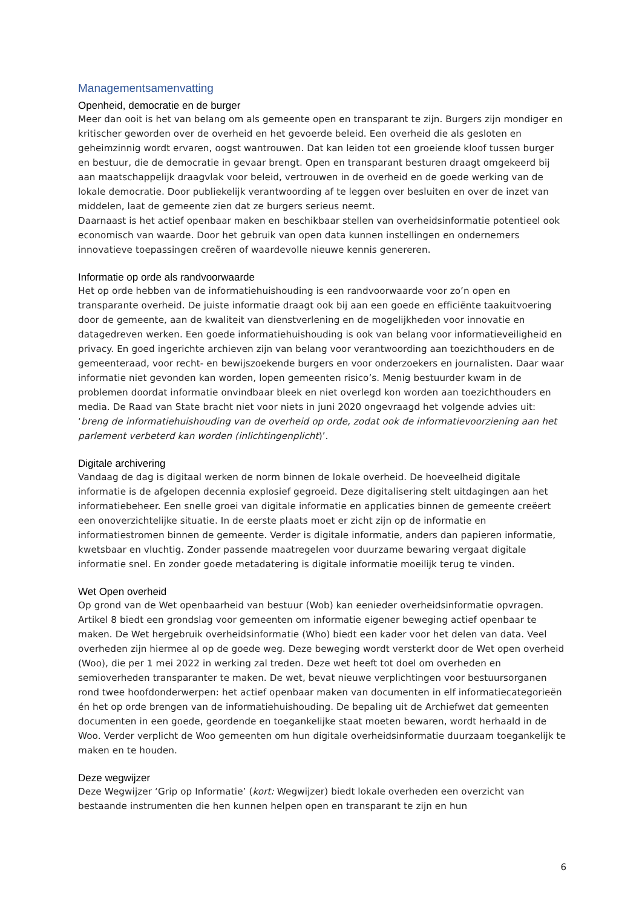Managementsamenvatting
Openheid, democratie en de burger
Meer dan ooit is het van belang om als gemeente open en transparant te zijn. Burgers zijn mondiger en kritischer geworden over de overheid en het gevoerde beleid. Een overheid die als gesloten en geheimzinnig wordt ervaren, oogst wantrouwen. Dat kan leiden tot een groeiende kloof tussen burger en bestuur, die de democratie in gevaar brengt. Open en transparant besturen draagt omgekeerd bij aan maatschappelijk draagvlak voor beleid, vertrouwen in de overheid en de goede werking van de lokale democratie. Door publiekelijk verantwoording af te leggen over besluiten en over de inzet van middelen, laat de gemeente zien dat ze burgers serieus neemt.
Daarnaast is het actief openbaar maken en beschikbaar stellen van overheidsinformatie potentieel ook economisch van waarde. Door het gebruik van open data kunnen instellingen en ondernemers innovatieve toepassingen creëren of waardevolle nieuwe kennis genereren.
Informatie op orde als randvoorwaarde
Het op orde hebben van de informatiehuishouding is een randvoorwaarde voor zo’n open en transparante overheid. De juiste informatie draagt ook bij aan een goede en efficiënte taakuitvoering door de gemeente, aan de kwaliteit van dienstverlening en de mogelijkheden voor innovatie en datagedreven werken. Een goede informatiehuishouding is ook van belang voor informatieveiligheid en privacy. En goed ingerichte archieven zijn van belang voor verantwoording aan toezichthouders en de gemeenteraad, voor recht- en bewijszoekende burgers en voor onderzoekers en journalisten. Daar waar informatie niet gevonden kan worden, lopen gemeenten risico’s. Menig bestuurder kwam in de problemen doordat informatie onvindbaar bleek en niet overlegd kon worden aan toezichthouders en media. De Raad van State bracht niet voor niets in juni 2020 ongevraagd het volgende advies uit: ‘breng de informatiehuishouding van de overheid op orde, zodat ook de informatievoorziening aan het parlement verbeterd kan worden (inlichtingenplicht)’.
Digitale archivering
Vandaag de dag is digitaal werken de norm binnen de lokale overheid. De hoeveelheid digitale informatie is de afgelopen decennia explosief gegroeid. Deze digitalisering stelt uitdagingen aan het informatiebeheer. Een snelle groei van digitale informatie en applicaties binnen de gemeente creëert een onoverzichtelijke situatie. In de eerste plaats moet er zicht zijn op de informatie en informatiestromen binnen de gemeente. Verder is digitale informatie, anders dan papieren informatie, kwetsbaar en vluchtig. Zonder passende maatregelen voor duurzame bewaring vergaat digitale informatie snel. En zonder goede metadatering is digitale informatie moeilijk terug te vinden.
Wet Open overheid
Op grond van de Wet openbaarheid van bestuur (Wob) kan eenieder overheidsinformatie opvragen. Artikel 8 biedt een grondslag voor gemeenten om informatie eigener beweging actief openbaar te maken. De Wet hergebruik overheidsinformatie (Who) biedt een kader voor het delen van data. Veel overheden zijn hiermee al op de goede weg. Deze beweging wordt versterkt door de Wet open overheid (Woo), die per 1 mei 2022 in werking zal treden. Deze wet heeft tot doel om overheden en semioverheden transparanter te maken. De wet, bevat nieuwe verplichtingen voor bestuursorganen rond twee hoofdonderwerpen: het actief openbaar maken van documenten in elf informatiecategorieën én het op orde brengen van de informatiehuishouding. De bepaling uit de Archiefwet dat gemeenten documenten in een goede, geordende en toegankelijke staat moeten bewaren, wordt herhaald in de Woo. Verder verplicht de Woo gemeenten om hun digitale overheidsinformatie duurzaam toegankelijk te maken en te houden.
Deze wegwijzer
Deze Wegwijzer ‘Grip op Informatie’ (kort: Wegwijzer) biedt lokale overheden een overzicht van bestaande instrumenten die hen kunnen helpen open en transparant te zijn en hun
6